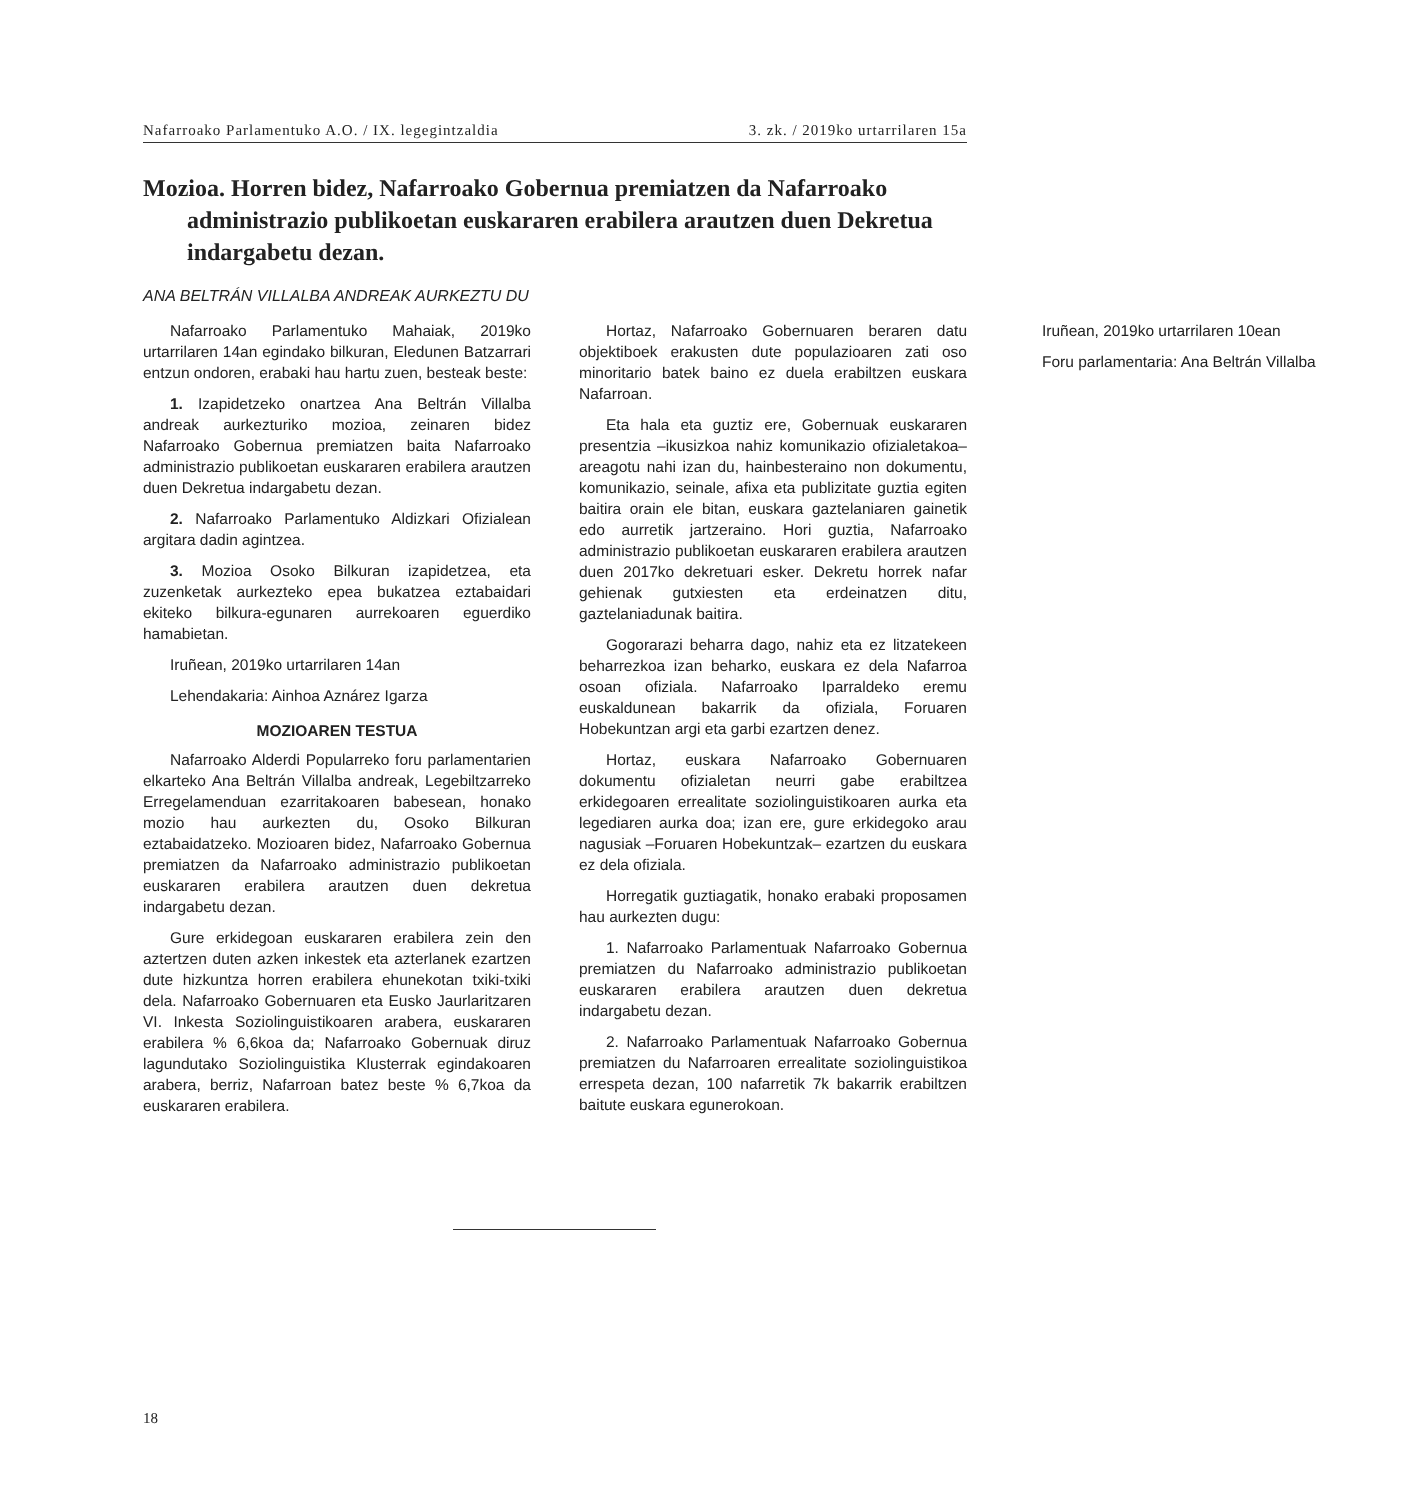Nafarroako Parlamentuko A.O. / IX. legegintzaldia 3. zk. / 2019ko urtarrilaren 15a
Mozioa. Horren bidez, Nafarroako Gobernua premiatzen da Nafarroako administrazio publikoetan euskararen erabilera arautzen duen Dekretua indargabetu dezan.
ANA BELTRÁN VILLALBA ANDREAK AURKEZTU DU
Nafarroako Parlamentuko Mahaiak, 2019ko urtarrilaren 14an egindako bilkuran, Eledunen Batzarrari entzun ondoren, erabaki hau hartu zuen, besteak beste:
1. Izapidetzeko onartzea Ana Beltrán Villalba andreak aurkezturiko mozioa, zeinaren bidez Nafarroako Gobernua premiatzen baita Nafarroako administrazio publikoetan euskararen erabilera arautzen duen Dekretua indargabetu dezan.
2. Nafarroako Parlamentuko Aldizkari Ofizialean argitara dadin agintzea.
3. Mozioa Osoko Bilkuran izapidetzea, eta zuzenketak aurkezteko epea bukatzea eztabaidari ekiteko bilkura-egunaren aurrekoaren eguerdiko hamabietan.
Iruñean, 2019ko urtarrilaren 14an
Lehendakaria: Ainhoa Aznárez Igarza
MOZIOAREN TESTUA
Nafarroako Alderdi Popularreko foru parlamentarien elkarteko Ana Beltrán Villalba andreak, Legebiltzarreko Erregelamenduan ezarritakoaren babesean, honako mozio hau aurkezten du, Osoko Bilkuran eztabaidatzeko. Mozioaren bidez, Nafarroako Gobernua premiatzen da Nafarroako administrazio publikoetan euskararen erabilera arautzen duen dekretua indargabetu dezan.
Gure erkidegoan euskararen erabilera zein den aztertzen duten azken inkestek eta azterlanek ezartzen dute hizkuntza horren erabilera ehunekotan txiki-txiki dela. Nafarroako Gobernuaren eta Eusko Jaurlaritzaren VI. Inkesta Soziolinguistikoaren arabera, euskararen erabilera % 6,6koa da; Nafarroako Gobernuak diruz lagundutako Soziolinguistika Klusterrak egindakoaren arabera, berriz, Nafarroan batez beste % 6,7koa da euskararen erabilera.
Hortaz, Nafarroako Gobernuaren beraren datu objektiboek erakusten dute populazioaren zati oso minoritario batek baino ez duela erabiltzen euskara Nafarroan.
Eta hala eta guztiz ere, Gobernuak euskararen presentzia –ikusizkoa nahiz komunikazio ofizialetakoa– areagotu nahi izan du, hainbesteraino non dokumentu, komunikazio, seinale, afixa eta publizitate guztia egiten baitira orain ele bitan, euskara gaztelaniaren gainetik edo aurretik jartzeraino. Hori guztia, Nafarroako administrazio publikoetan euskararen erabilera arautzen duen 2017ko dekretuari esker. Dekretu horrek nafar gehienak gutxiesten eta erdeinatzen ditu, gaztelaniadunak baitira.
Gogorarazi beharra dago, nahiz eta ez litzatekeen beharrezkoa izan beharko, euskara ez dela Nafarroa osoan ofiziala. Nafarroako Iparraldeko eremu euskaldunean bakarrik da ofiziala, Foruaren Hobekuntzan argi eta garbi ezartzen denez.
Hortaz, euskara Nafarroako Gobernuaren dokumentu ofizialetan neurri gabe erabiltzea erkidegoaren errealitate soziolinguistikoaren aurka eta legediaren aurka doa; izan ere, gure erkidegoko arau nagusiak –Foruaren Hobekuntzak– ezartzen du euskara ez dela ofiziala.
Horregatik guztiagatik, honako erabaki proposamen hau aurkezten dugu:
1. Nafarroako Parlamentuak Nafarroako Gobernua premiatzen du Nafarroako administrazio publikoetan euskararen erabilera arautzen duen dekretua indargabetu dezan.
2. Nafarroako Parlamentuak Nafarroako Gobernua premiatzen du Nafarroaren errealitate soziolinguistikoa errespeta dezan, 100 nafarretik 7k bakarrik erabiltzen baitute euskara egunerokoan.
Iruñean, 2019ko urtarrilaren 10ean
Foru parlamentaria: Ana Beltrán Villalba
18